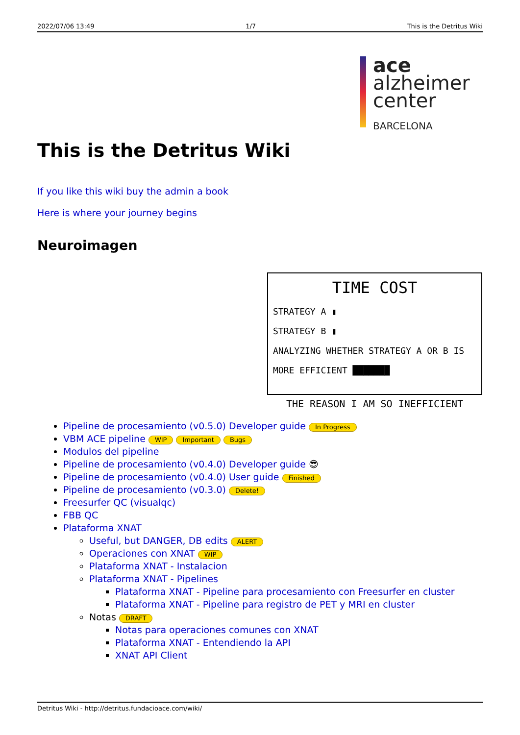2022/07/06 13:49 1/7 This is the Detritus Wiki
ace
alzheimer
center
BARCELONA
This is the Detritus Wiki
If you like this wiki buy the admin a book
Here is where your journey begins
Neuroimagen
TIME COST
STRATEGY A ▮
STRATEGY B ▮
ANALYZING WHETHER STRATEGY A OR B IS MORE EFFICIENT ███████
THE REASON I AM SO INEFFICIENT
Pipeline de procesamiento (v0.5.0) Developer guide In Progress
VBM ACE pipeline WIP Important Bugs
Modulos del pipeline
Pipeline de procesamiento (v0.4.0) Developer guide 😎
Pipeline de procesamiento (v0.4.0) User guide Finished
Pipeline de procesamiento (v0.3.0) Delete!
Freesurfer QC (visualqc)
FBB QC
Plataforma XNAT
Useful, but DANGER, DB edits ALERT
Operaciones con XNAT WIP
Plataforma XNAT - Instalacion
Plataforma XNAT - Pipelines
Plataforma XNAT - Pipeline para procesamiento con Freesurfer en cluster
Plataforma XNAT - Pipeline para registro de PET y MRI en cluster
Notas DRAFT
Notas para operaciones comunes con XNAT
Plataforma XNAT - Entendiendo la API
XNAT API Client
Detritus Wiki - http://detritus.fundacioace.com/wiki/